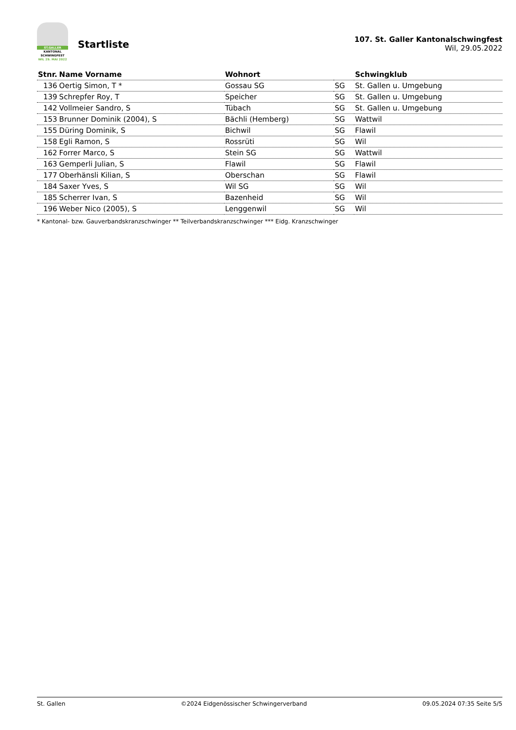ST.GALLER
KANTONAL
SCHWINGFEST
WIL 29. MAI 2022
Startliste
107. St. Galler Kantonalschwingfest
Wil, 29.05.2022
| Stnr. | Name Vorname | Wohnort | | Schwingklub |
| --- | --- | --- | --- | --- |
| 136 | Oertig Simon, T * | Gossau SG | SG | St. Gallen u. Umgebung |
| 139 | Schrepfer Roy, T | Speicher | SG | St. Gallen u. Umgebung |
| 142 | Vollmeier Sandro, S | Tübach | SG | St. Gallen u. Umgebung |
| 153 | Brunner Dominik (2004), S | Bächli (Hemberg) | SG | Wattwil |
| 155 | Düring Dominik, S | Bichwil | SG | Flawil |
| 158 | Egli Ramon, S | Rossrüti | SG | Wil |
| 162 | Forrer Marco, S | Stein SG | SG | Wattwil |
| 163 | Gemperli Julian, S | Flawil | SG | Flawil |
| 177 | Oberhänsli Kilian, S | Oberschan | SG | Flawil |
| 184 | Saxer Yves, S | Wil SG | SG | Wil |
| 185 | Scherrer Ivan, S | Bazenheid | SG | Wil |
| 196 | Weber Nico (2005), S | Lenggenwil | SG | Wil |
* Kantonal- bzw. Gauverbandskranzschwinger ** Teilverbandskranzschwinger *** Eidg. Kranzschwinger
St. Gallen ©2024 Eidgenössischer Schwingerverband 09.05.2024 07:35 Seite 5/5